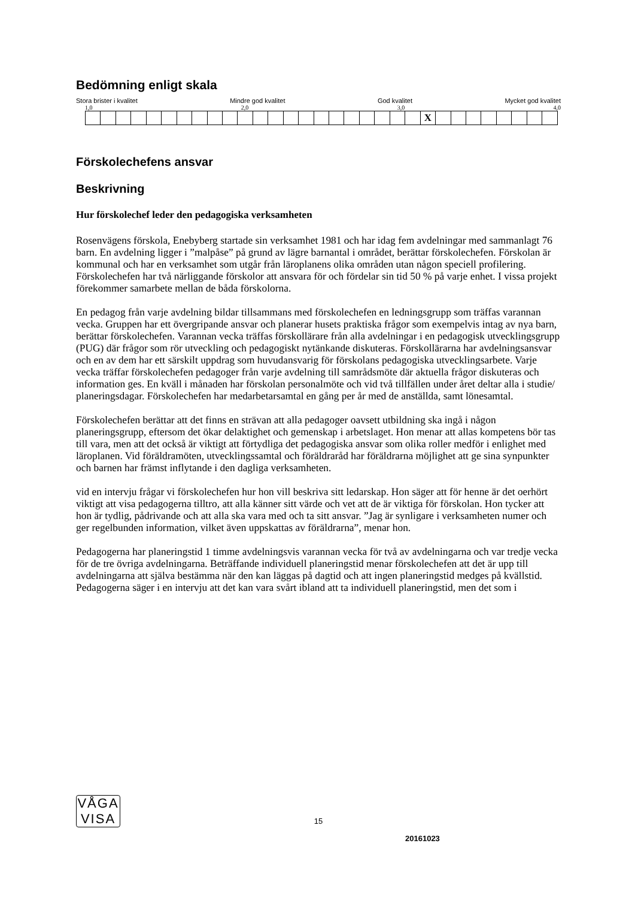Bedömning enligt skala
Stora brister i kvalitet Mindre god kvalitet God kvalitet Mycket god kvalitet
1,0 2,0 3,0 4,0
| | | | | | | | | | | | | | | | | | | | | | | X | | | | | | | | |
Förskolechefens ansvar
Beskrivning
Hur förskolechef leder den pedagogiska verksamheten
Rosenvägens förskola, Enebyberg startade sin verksamhet 1981 och har idag fem avdelningar med sammanlagt 76 barn. En avdelning ligger i ”malpåse” på grund av lägre barnantal i området, berättar förskolechefen. Förskolan är kommunal och har en verksamhet som utgår från läroplanens olika områden utan någon speciell profilering. Förskolechefen har två närliggande förskolor att ansvara för och fördelar sin tid 50 % på varje enhet. I vissa projekt förekommer samarbete mellan de båda förskolorna.
En pedagog från varje avdelning bildar tillsammans med förskolechefen en ledningsgrupp som träffas varannan vecka. Gruppen har ett övergripande ansvar och planerar husets praktiska frågor som exempelvis intag av nya barn, berättar förskolechefen. Varannan vecka träffas förskollärare från alla avdelningar i en pedagogisk utvecklingsgrupp (PUG) där frågor som rör utveckling och pedagogiskt nytänkande diskuteras. Förskollärarna har avdelningsansvar och en av dem har ett särskilt uppdrag som huvudansvarig för förskolans pedagogiska utvecklingsarbete. Varje vecka träffar förskolechefen pedagoger från varje avdelning till samrådsmöte där aktuella frågor diskuteras och information ges. En kväll i månaden har förskolan personalmöte och vid två tillfällen under året deltar alla i studie/ planeringsdagar. Förskolechefen har medarbetarsamtal en gång per år med de anställda, samt lönesamtal.
Förskolechefen berättar att det finns en strävan att alla pedagoger oavsett utbildning ska ingå i någon planeringsgrupp, eftersom det ökar delaktighet och gemenskap i arbetslaget. Hon menar att allas kompetens bör tas till vara, men att det också är viktigt att förtydliga det pedagogiska ansvar som olika roller medför i enlighet med läroplanen. Vid föräldramöten, utvecklingssamtal och föräldraråd har föräldrarna möjlighet att ge sina synpunkter och barnen har främst inflytande i den dagliga verksamheten.
vid en intervju frågar vi förskolechefen hur hon vill beskriva sitt ledarskap. Hon säger att för henne är det oerhört viktigt att visa pedagogerna tilltro, att alla känner sitt värde och vet att de är viktiga för förskolan. Hon tycker att hon är tydlig, pådrivande och att alla ska vara med och ta sitt ansvar. ”Jag är synligare i verksamheten numer och ger regelbunden information, vilket även uppskattas av föräldrarna”, menar hon.
Pedagogerna har planeringstid 1 timme avdelningsvis varannan vecka för två av avdelningarna och var tredje vecka för de tre övriga avdelningarna. Beträffande individuell planeringstid menar förskolechefen att det är upp till avdelningarna att själva bestämma när den kan läggas på dagtid och att ingen planeringstid medges på kvällstid. Pedagogerna säger i en intervju att det kan vara svårt ibland att ta individuell planeringstid, men det som i
VÅGA
VISA
15
20161023